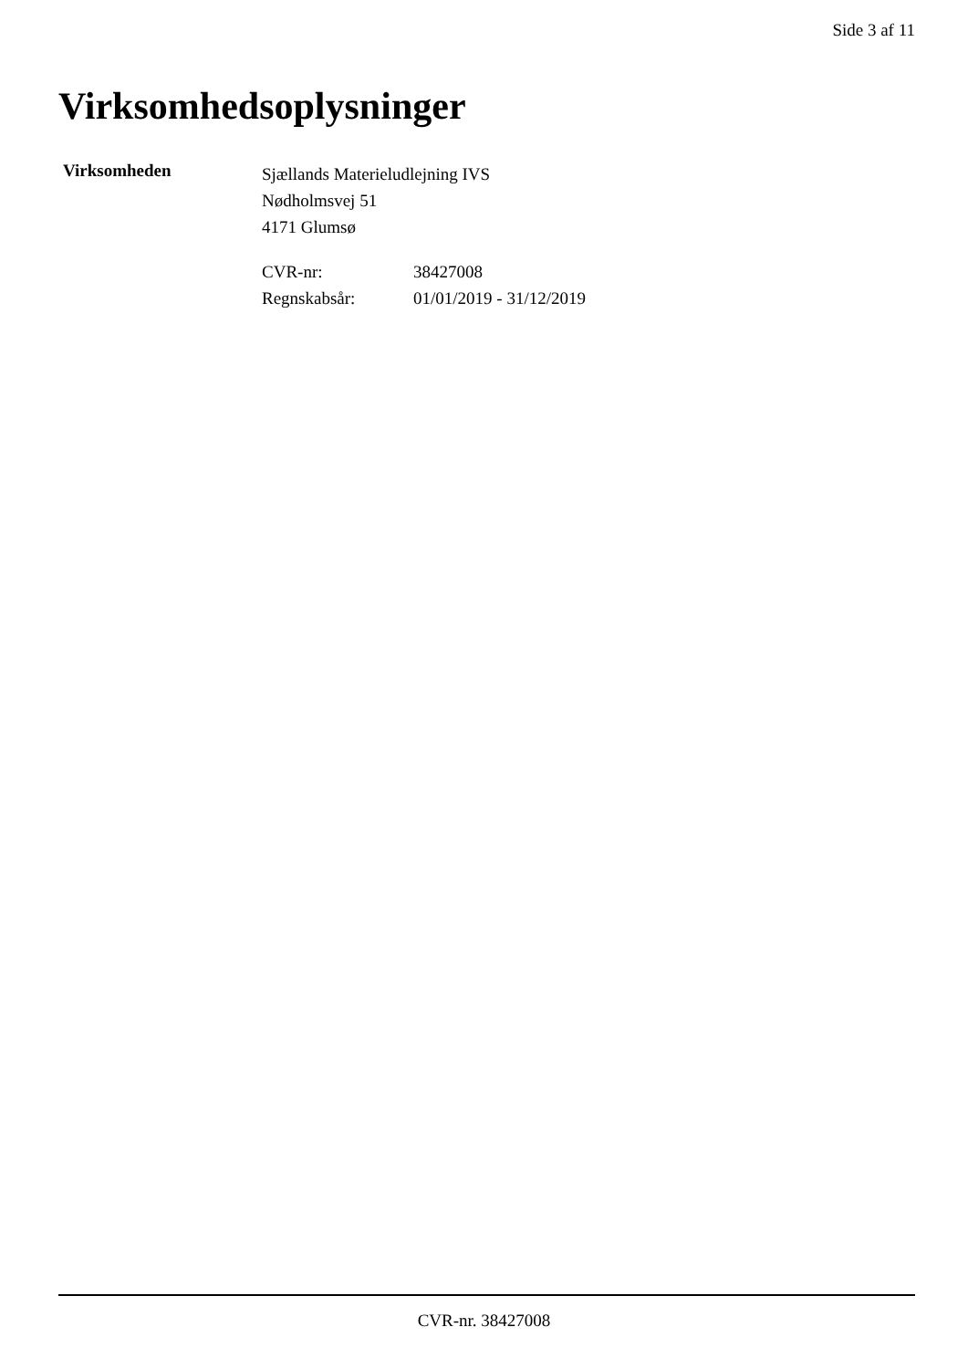Side 3 af 11
Virksomhedsoplysninger
Virksomheden
Sjællands Materieludlejning IVS
Nødholmsvej 51
4171 Glumsø
| CVR-nr: | 38427008 |
| Regnskabsår: | 01/01/2019 - 31/12/2019 |
CVR-nr. 38427008